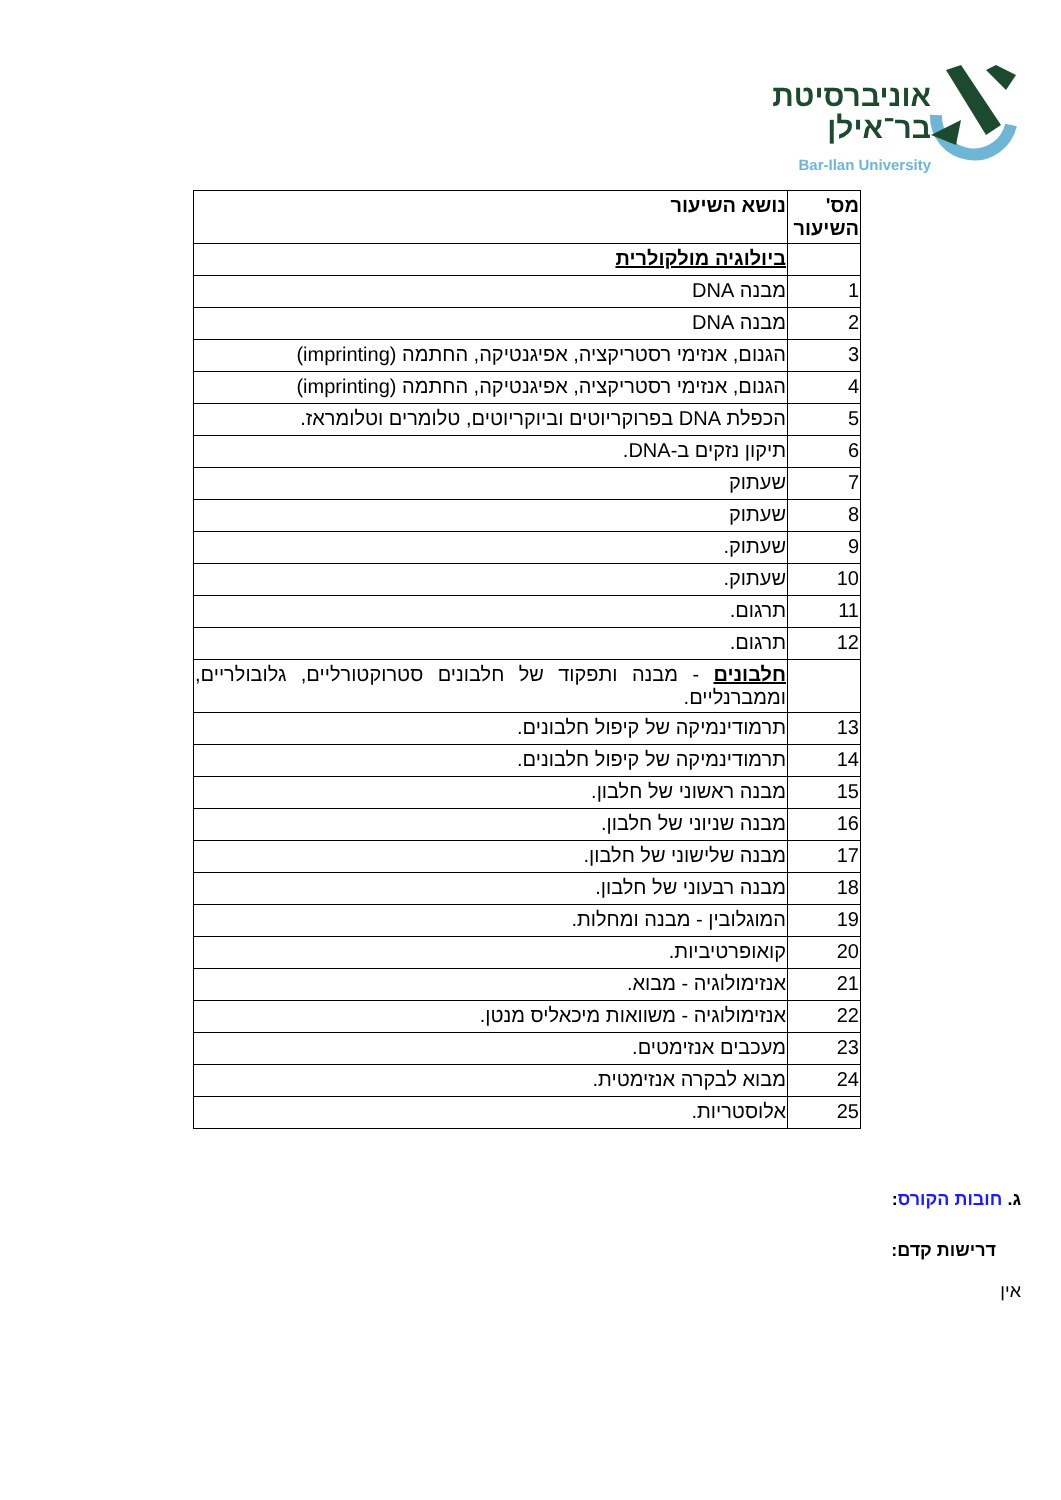אוניברסיטת
בר־אילן
Bar-Ilan University
| מס' השיעור | נושא השיעור |
| | ביולוגיה מולקולרית |
| 1 | מבנה DNA |
| 2 | מבנה DNA |
| 3 | הגנום, אנזימי רסטריקציה, אפיגנטיקה, החתמה (imprinting) |
| 4 | הגנום, אנזימי רסטריקציה, אפיגנטיקה, החתמה (imprinting) |
| 5 | הכפלת DNA בפרוקריוטים וביוקריוטים, טלומרים וטלומראז. |
| 6 | תיקון נזקים ב-DNA. |
| 7 | שעתוק |
| 8 | שעתוק |
| 9 | שעתוק. |
| 10 | שעתוק. |
| 11 | תרגום. |
| 12 | תרגום. |
| | חלבונים - מבנה ותפקוד של חלבונים סטרוקטורליים, גלובולריים, וממברנליים. |
| 13 | תרמודינמיקה של קיפול חלבונים. |
| 14 | תרמודינמיקה של קיפול חלבונים. |
| 15 | מבנה ראשוני של חלבון. |
| 16 | מבנה שניוני של חלבון. |
| 17 | מבנה שלישוני של חלבון. |
| 18 | מבנה רבעוני של חלבון. |
| 19 | המוגלובין - מבנה ומחלות. |
| 20 | קואופרטיביות. |
| 21 | אנזימולוגיה - מבוא. |
| 22 | אנזימולוגיה - משוואות מיכאליס מנטן. |
| 23 | מעכבים אנזימטים. |
| 24 | מבוא לבקרה אנזימטית. |
| 25 | אלוסטריות. |
ג. חובות הקורס:
דרישות קדם:
אין